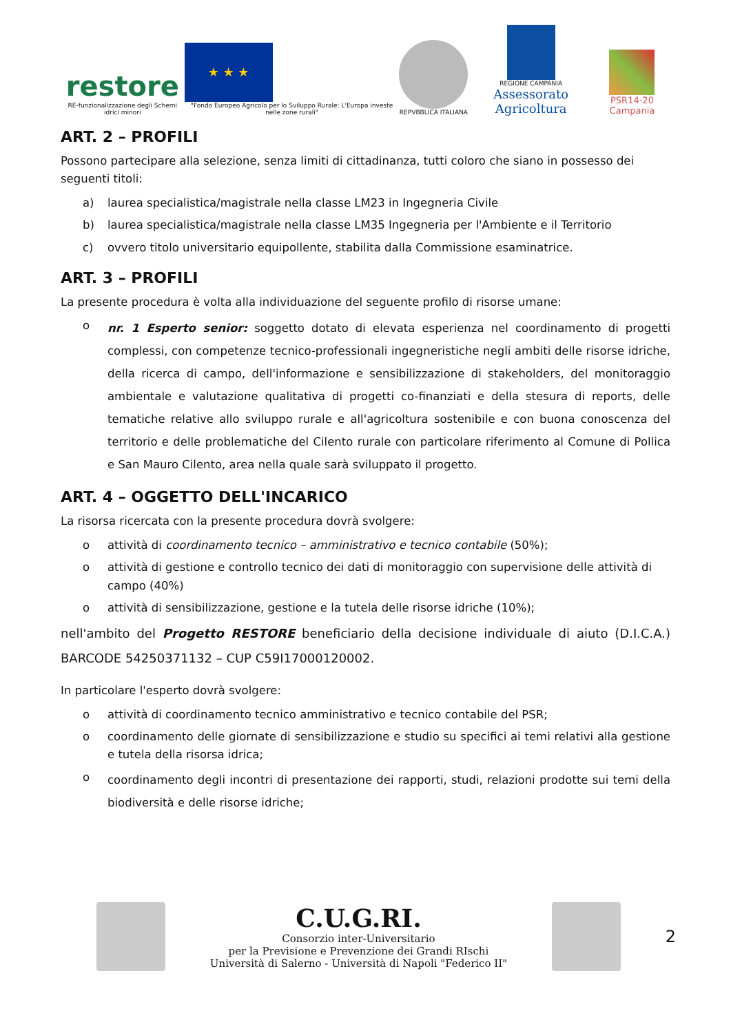restore
RE-funzionalizzazione degli Schemi idrici minori
★ ★ ★
"Fondo Europeo Agricolo per lo Sviluppo Rurale: L'Europa investe nelle zone rurali"
REPVBBLICA ITALIANA
REGIONE CAMPANIA
Assessorato Agricoltura
PSR14-20 Campania
ART. 2 – PROFILI
Possono partecipare alla selezione, senza limiti di cittadinanza, tutti coloro che siano in possesso dei seguenti titoli:
a) laurea specialistica/magistrale nella classe LM23 in Ingegneria Civile
b) laurea specialistica/magistrale nella classe LM35 Ingegneria per l'Ambiente e il Territorio
c) ovvero titolo universitario equipollente, stabilita dalla Commissione esaminatrice.
ART. 3 – PROFILI
La presente procedura è volta alla individuazione del seguente profilo di risorse umane:
o nr. 1 Esperto senior: soggetto dotato di elevata esperienza nel coordinamento di progetti complessi, con competenze tecnico-professionali ingegneristiche negli ambiti delle risorse idriche, della ricerca di campo, dell'informazione e sensibilizzazione di stakeholders, del monitoraggio ambientale e valutazione qualitativa di progetti co-finanziati e della stesura di reports, delle tematiche relative allo sviluppo rurale e all'agricoltura sostenibile e con buona conoscenza del territorio e delle problematiche del Cilento rurale con particolare riferimento al Comune di Pollica e San Mauro Cilento, area nella quale sarà sviluppato il progetto.
ART. 4 – OGGETTO DELL'INCARICO
La risorsa ricercata con la presente procedura dovrà svolgere:
o attività di coordinamento tecnico – amministrativo e tecnico contabile (50%);
o attività di gestione e controllo tecnico dei dati di monitoraggio con supervisione delle attività di campo (40%)
o attività di sensibilizzazione, gestione e la tutela delle risorse idriche (10%);
nell'ambito del Progetto RESTORE beneficiario della decisione individuale di aiuto (D.I.C.A.) BARCODE 54250371132 – CUP C59I17000120002.
In particolare l'esperto dovrà svolgere:
o attività di coordinamento tecnico amministrativo e tecnico contabile del PSR;
o coordinamento delle giornate di sensibilizzazione e studio su specifici ai temi relativi alla gestione e tutela della risorsa idrica;
o coordinamento degli incontri di presentazione dei rapporti, studi, relazioni prodotte sui temi della biodiversità e delle risorse idriche;
C.U.G.RI.
Consorzio inter-Universitario
per la Previsione e Prevenzione dei Grandi RIschi
Università di Salerno - Università di Napoli "Federico II"
2